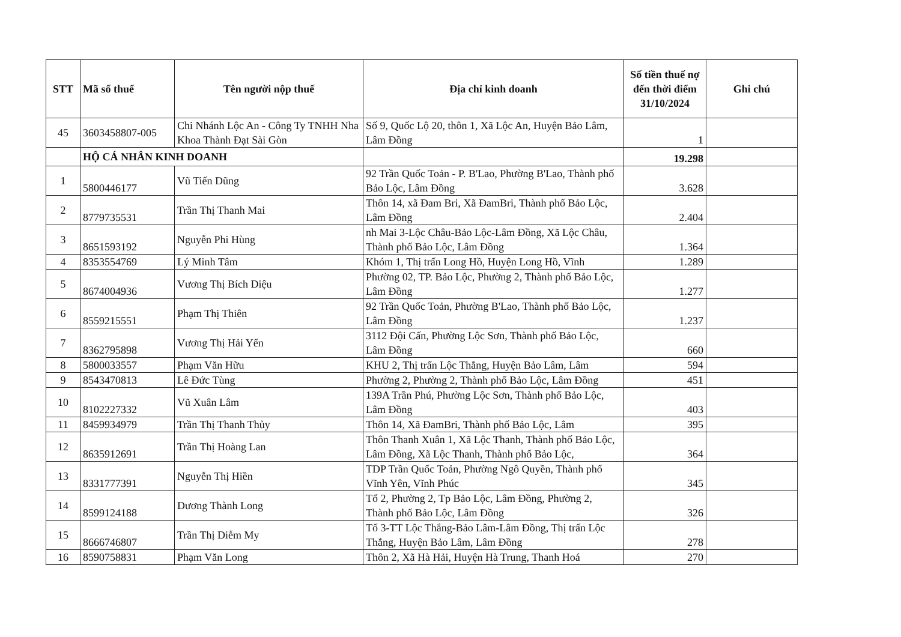| STT | Mã số thuế | Tên người nộp thuế | Địa chỉ kinh doanh | Số tiền thuế nợ đến thời điểm 31/10/2024 | Ghi chú |
| --- | --- | --- | --- | --- | --- |
| 45 | 3603458807-005 | Chi Nhánh Lộc An - Công Ty TNHH Nha Khoa Thành Đạt Sài Gòn | Số 9, Quốc Lộ 20, thôn 1, Xã Lộc An, Huyện Bảo Lâm, Lâm Đồng | 1 | |
| | HỘ CÁ NHÂN KINH DOANH | | | 19.298 | |
| 1 | 5800446177 | Vũ Tiến Dũng | 92 Trần Quốc Toản - P. B'Lao, Phường B'Lao, Thành phố Bảo Lộc, Lâm Đồng | 3.628 | |
| 2 | 8779735531 | Trần Thị Thanh Mai | Thôn 14, xã Đam Bri, Xã ĐamBri, Thành phố Bảo Lộc, Lâm Đồng | 2.404 | |
| 3 | 8651593192 | Nguyễn Phi Hùng | nh Mai 3-Lộc Châu-Bảo Lộc-Lâm Đồng, Xã Lộc Châu, Thành phố Bảo Lộc, Lâm Đồng | 1.364 | |
| 4 | 8353554769 | Lý Minh Tâm | Khóm 1, Thị trấn Long Hồ, Huyện Long Hồ, Vĩnh | 1.289 | |
| 5 | 8674004936 | Vương Thị Bích Diệu | Phường 02, TP. Bảo Lộc, Phường 2, Thành phố Bảo Lộc, Lâm Đồng | 1.277 | |
| 6 | 8559215551 | Phạm Thị Thiên | 92 Trần Quốc Toản, Phường B'Lao, Thành phố Bảo Lộc, Lâm Đồng | 1.237 | |
| 7 | 8362795898 | Vương Thị Hải Yến | 3112 Đội Cấn, Phường Lộc Sơn, Thành phố Bảo Lộc, Lâm Đồng | 660 | |
| 8 | 5800033557 | Phạm Văn Hữu | KHU 2, Thị trấn Lộc Thắng, Huyện Bảo Lâm, Lâm | 594 | |
| 9 | 8543470813 | Lê Đức Tùng | Phường 2, Phường 2, Thành phố Bảo Lộc, Lâm Đồng | 451 | |
| 10 | 8102227332 | Vũ Xuân Lâm | 139A Trần Phú, Phường Lộc Sơn, Thành phố Bảo Lộc, Lâm Đồng | 403 | |
| 11 | 8459934979 | Trần Thị Thanh Thủy | Thôn 14, Xã ĐamBri, Thành phố Bảo Lộc, Lâm | 395 | |
| 12 | 8635912691 | Trần Thị Hoàng Lan | Thôn Thanh Xuân 1, Xã Lộc Thanh, Thành phố Bảo Lộc, Lâm Đồng, Xã Lộc Thanh, Thành phố Bảo Lộc, | 364 | |
| 13 | 8331777391 | Nguyễn Thị Hiền | TDP Trần Quốc Toản, Phường Ngô Quyền, Thành phố Vĩnh Yên, Vĩnh Phúc | 345 | |
| 14 | 8599124188 | Dương Thành Long | Tổ 2, Phường 2, Tp Bảo Lộc, Lâm Đồng, Phường 2, Thành phố Bảo Lộc, Lâm Đồng | 326 | |
| 15 | 8666746807 | Trần Thị Diễm My | Tổ 3-TT Lộc Thắng-Bảo Lâm-Lâm Đồng, Thị trấn Lộc Thắng, Huyện Bảo Lâm, Lâm Đồng | 278 | |
| 16 | 8590758831 | Phạm Văn Long | Thôn 2, Xã Hà Hải, Huyện Hà Trung, Thanh Hoá | 270 | |